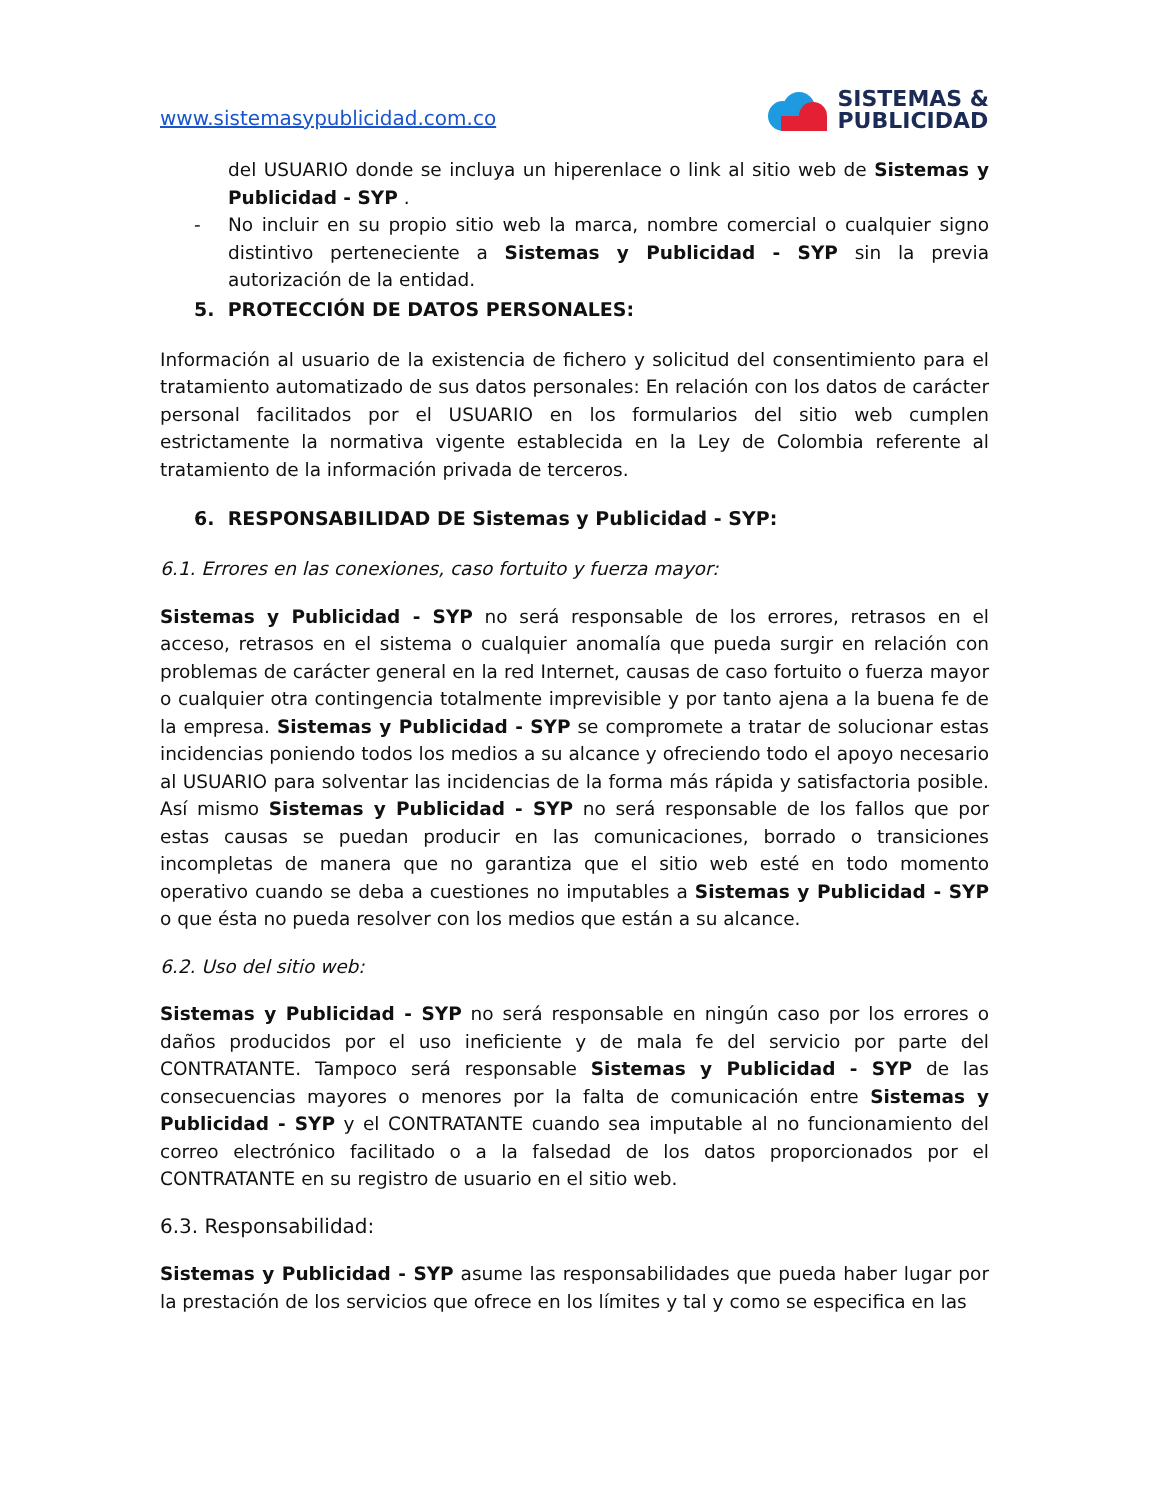www.sistemasypublicidad.com.co
SISTEMAS &
PUBLICIDAD
del USUARIO donde se incluya un hiperenlace o link al sitio web de Sistemas y Publicidad - SYP .
- No incluir en su propio sitio web la marca, nombre comercial o cualquier signo distintivo perteneciente a Sistemas y Publicidad - SYP sin la previa autorización de la entidad.
5. PROTECCIÓN DE DATOS PERSONALES:
Información al usuario de la existencia de fichero y solicitud del consentimiento para el tratamiento automatizado de sus datos personales: En relación con los datos de carácter personal facilitados por el USUARIO en los formularios del sitio web cumplen estrictamente la normativa vigente establecida en la Ley de Colombia referente al tratamiento de la información privada de terceros.
6. RESPONSABILIDAD DE Sistemas y Publicidad - SYP:
6.1. Errores en las conexiones, caso fortuito y fuerza mayor:
Sistemas y Publicidad - SYP no será responsable de los errores, retrasos en el acceso, retrasos en el sistema o cualquier anomalía que pueda surgir en relación con problemas de carácter general en la red Internet, causas de caso fortuito o fuerza mayor o cualquier otra contingencia totalmente imprevisible y por tanto ajena a la buena fe de la empresa. Sistemas y Publicidad - SYP se compromete a tratar de solucionar estas incidencias poniendo todos los medios a su alcance y ofreciendo todo el apoyo necesario al USUARIO para solventar las incidencias de la forma más rápida y satisfactoria posible. Así mismo Sistemas y Publicidad - SYP no será responsable de los fallos que por estas causas se puedan producir en las comunicaciones, borrado o transiciones incompletas de manera que no garantiza que el sitio web esté en todo momento operativo cuando se deba a cuestiones no imputables a Sistemas y Publicidad - SYP o que ésta no pueda resolver con los medios que están a su alcance.
6.2. Uso del sitio web:
Sistemas y Publicidad - SYP no será responsable en ningún caso por los errores o daños producidos por el uso ineficiente y de mala fe del servicio por parte del CONTRATANTE. Tampoco será responsable Sistemas y Publicidad - SYP de las consecuencias mayores o menores por la falta de comunicación entre Sistemas y Publicidad - SYP y el CONTRATANTE cuando sea imputable al no funcionamiento del correo electrónico facilitado o a la falsedad de los datos proporcionados por el CONTRATANTE en su registro de usuario en el sitio web.
6.3. Responsabilidad:
Sistemas y Publicidad - SYP asume las responsabilidades que pueda haber lugar por la prestación de los servicios que ofrece en los límites y tal y como se especifica en las